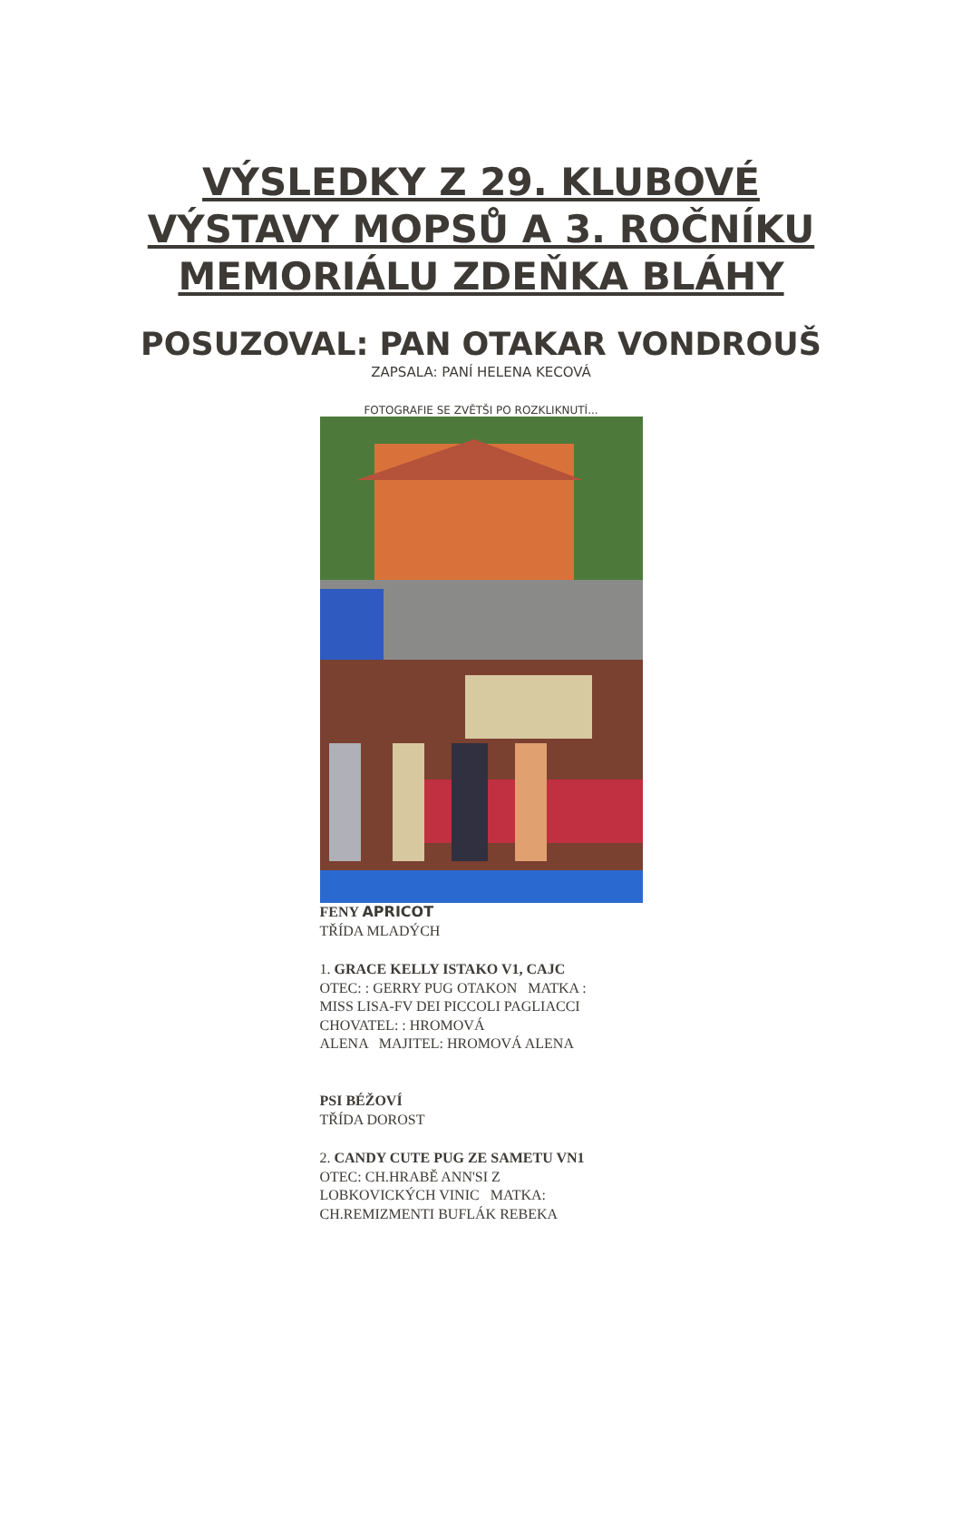VÝSLEDKY Z 29. KLUBOVÉ
VÝSTAVY MOPSŮ A 3. ROČNÍKU
MEMORIÁLU ZDEŇKA BLÁHY
POSUZOVAL: PAN OTAKAR VONDROUŠ
ZAPSALA: PANÍ HELENA KECOVÁ
FOTOGRAFIE SE ZVĚTŠI PO ROZKLIKNUTÍ...
FENY APRICOT
TŘÍDA MLADÝCH
1. GRACE KELLY ISTAKO V1, CAJC
OTEC: : GERRY PUG OTAKON MATKA :
MISS LISA-FV DEI PICCOLI PAGLIACCI
CHOVATEL: : HROMOVÁ
ALENA MAJITEL: HROMOVÁ ALENA
PSI BÉŽOVÍ
TŘÍDA DOROST
2. CANDY CUTE PUG ZE SAMETU VN1
OTEC: CH.HRABĚ ANN'SI Z
LOBKOVICKÝCH VINIC MATKA:
CH.REMIZMENTI BUFLÁK REBEKA